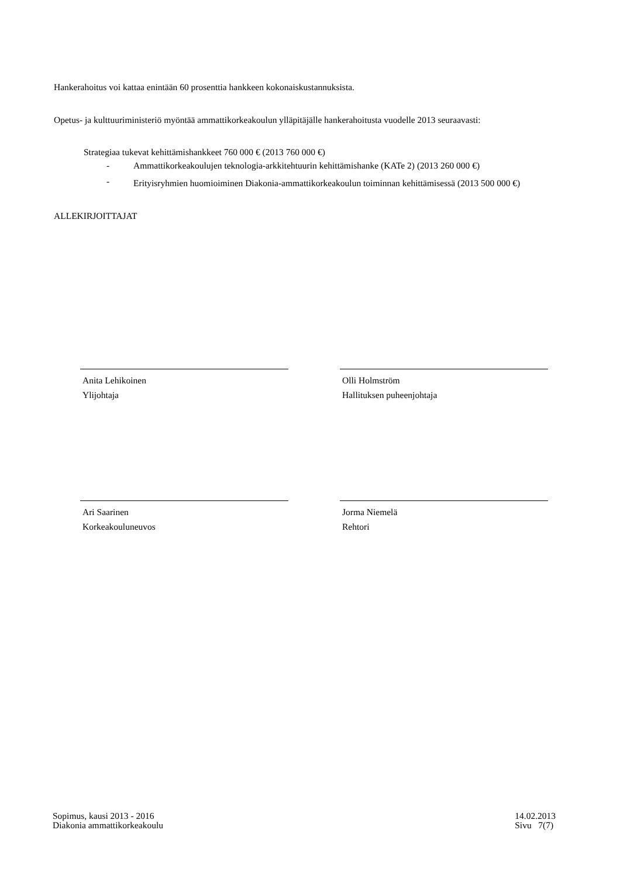Hankerahoitus voi kattaa enintään 60 prosenttia hankkeen kokonaiskustannuksista.
Opetus- ja kulttuuriministeriö myöntää ammattikorkeakoulun ylläpitäjälle hankerahoitusta vuodelle 2013 seuraavasti:
Strategiaa tukevat kehittämishankkeet 760 000 € (2013 760 000 €)
- Ammattikorkeakoulujen teknologia-arkkitehtuurin kehittämishanke (KATe 2) (2013 260 000 €)
- Erityisryhmien huomioiminen Diakonia-ammattikorkeakoulun toiminnan kehittämisessä (2013 500 000 €)
ALLEKIRJOITTAJAT
Anita Lehikoinen
Ylijohtaja
Olli Holmström
Hallituksen puheenjohtaja
Ari Saarinen
Korkeakouluneuvos
Jorma Niemelä
Rehtori
Sopimus, kausi 2013 - 2016
Diakonia ammattikorkeakoulu 14.02.2013
Sivu 7(7)